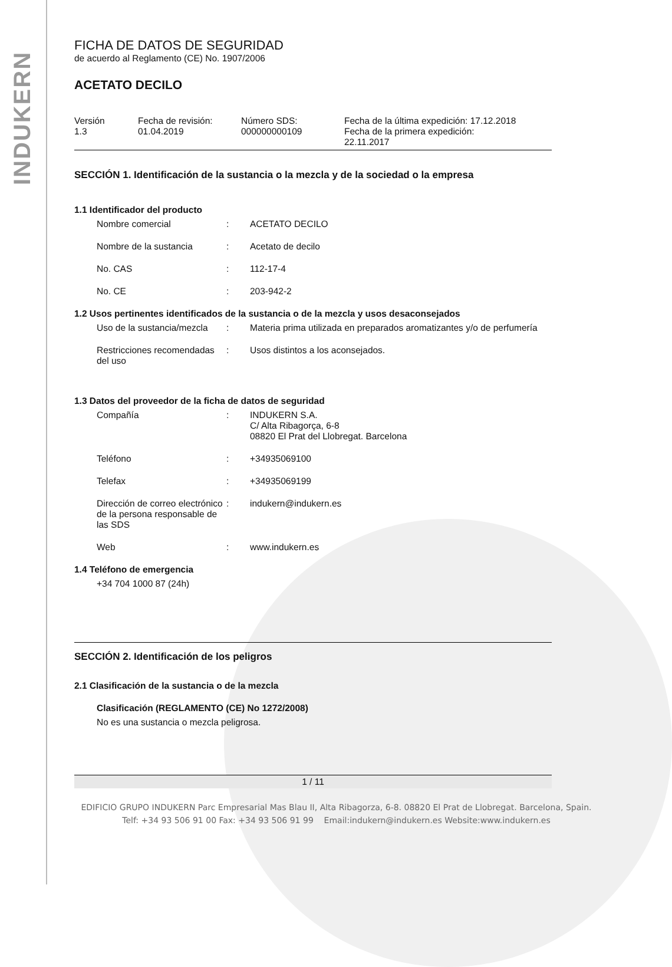INDUKERN
FICHA DE DATOS DE SEGURIDAD
de acuerdo al Reglamento (CE) No. 1907/2006
ACETATO DECILO
| Versión 1.3 | Fecha de revisión: 01.04.2019 | Número SDS: 000000000109 | Fecha de la última expedición: 17.12.2018 Fecha de la primera expedición: 22.11.2017 |
SECCIÓN 1. Identificación de la sustancia o la mezcla y de la sociedad o la empresa
1.1 Identificador del producto
| Nombre comercial | : | ACETATO DECILO |
| Nombre de la sustancia | : | Acetato de decilo |
| No. CAS | : | 112-17-4 |
| No. CE | : | 203-942-2 |
1.2 Usos pertinentes identificados de la sustancia o de la mezcla y usos desaconsejados
| Uso de la sustancia/mezcla | : | Materia prima utilizada en preparados aromatizantes y/o de perfumería |
| Restricciones recomendadas del uso | : | Usos distintos a los aconsejados. |
1.3 Datos del proveedor de la ficha de datos de seguridad
| Compañía | : | INDUKERN S.A. C/ Alta Ribagorça, 6-8 08820 El Prat del Llobregat. Barcelona |
| Teléfono | : | +34935069100 |
| Telefax | : | +34935069199 |
| Dirección de correo electrónico de la persona responsable de las SDS | : | indukern@indukern.es |
| Web | : | www.indukern.es |
1.4 Teléfono de emergencia
+34 704 1000 87 (24h)
SECCIÓN 2. Identificación de los peligros
2.1 Clasificación de la sustancia o de la mezcla
Clasificación (REGLAMENTO (CE) No 1272/2008)
No es una sustancia o mezcla peligrosa.
1 / 11
EDIFICIO GRUPO INDUKERN Parc Empresarial Mas Blau II, Alta Ribagorza, 6-8. 08820 El Prat de Llobregat. Barcelona, Spain.
Telf: +34 93 506 91 00 Fax: +34 93 506 91 99 Email:indukern@indukern.es Website:www.indukern.es